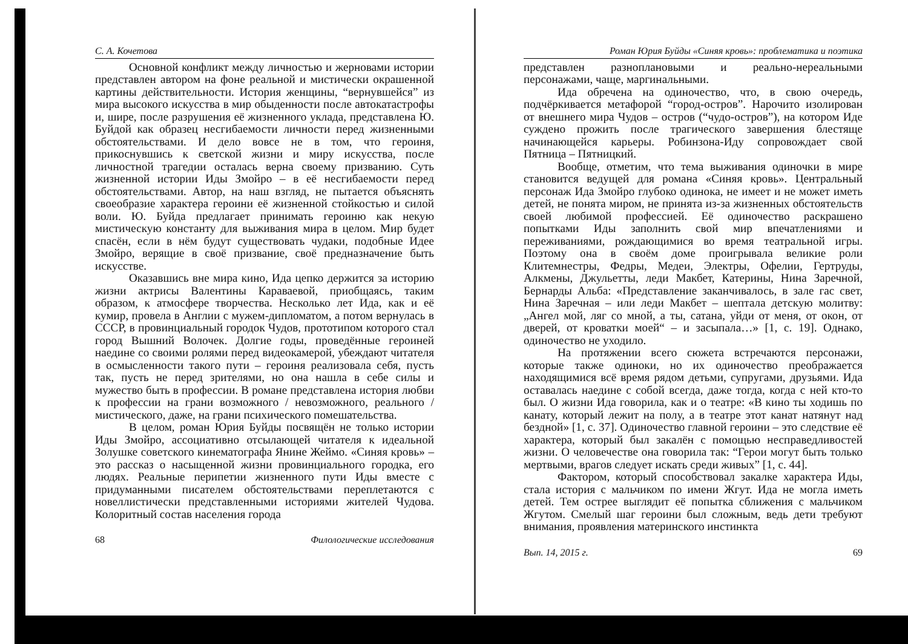С. А. Кочетова
Основной конфликт между личностью и жерновами истории представлен автором на фоне реальной и мистически окрашенной картины действительности. История женщины, “вернувшейся” из мира высокого искусства в мир обыденности после автокатастрофы и, шире, после разрушения её жизненного уклада, представлена Ю. Буйдой как образец несгибаемости личности перед жизненными обстоятельствами. И дело вовсе не в том, что героиня, прикоснувшись к светской жизни и миру искусства, после личностной трагедии осталась верна своему призванию. Суть жизненной истории Иды Змойро – в её несгибаемости перед обстоятельствами. Автор, на наш взгляд, не пытается объяснять своеобразие характера героини её жизненной стойкостью и силой воли. Ю. Буйда предлагает принимать героиню как некую мистическую константу для выживания мира в целом. Мир будет спасён, если в нём будут существовать чудаки, подобные Идее Змойро, верящие в своё призвание, своё предназначение быть искусстве.
Оказавшись вне мира кино, Ида цепко держится за историю жизни актрисы Валентины Караваевой, приобщаясь, таким образом, к атмосфере творчества. Несколько лет Ида, как и её кумир, провела в Англии с мужем-дипломатом, а потом вернулась в СССР, в провинциальный городок Чудов, прототипом которого стал город Вышний Волочек. Долгие годы, проведённые героиней наедине со своими ролями перед видеокамерой, убеждают читателя в осмысленности такого пути – героиня реализовала себя, пусть так, пусть не перед зрителями, но она нашла в себе силы и мужество быть в профессии. В романе представлена история любви к профессии на грани возможного / невозможного, реального / мистического, даже, на грани психического помешательства.
В целом, роман Юрия Буйды посвящён не только истории Иды Змойро, ассоциативно отсылающей читателя к идеальной Золушке советского кинематографа Янине Жеймо. «Синяя кровь» – это рассказ о насыщенной жизни провинциального городка, его людях. Реальные перипетии жизненного пути Иды вместе с придуманными писателем обстоятельствами переплетаются с новеллистически представленными историями жителей Чудова. Колоритный состав населения города
68 Филологические исследования
Роман Юрия Буйды «Синяя кровь»: проблематика и поэтика
представлен разноплановыми и реально-нереальными персонажами, чаще, маргинальными.
Ида обречена на одиночество, что, в свою очередь, подчёркивается метафорой “город-остров”. Нарочито изолирован от внешнего мира Чудов – остров (“чудо-остров”), на котором Иде суждено прожить после трагического завершения блестяще начинающейся карьеры. Робинзона-Иду сопровождает свой Пятница – Пятницкий.
Вообще, отметим, что тема выживания одиночки в мире становится ведущей для романа «Синяя кровь». Центральный персонаж Ида Змойро глубоко одинока, не имеет и не может иметь детей, не понята миром, не принята из-за жизненных обстоятельств своей любимой профессией. Её одиночество раскрашено попытками Иды заполнить свой мир впечатлениями и переживаниями, рождающимися во время театральной игры. Поэтому она в своём доме проигрывала великие роли Клитемнестры, Федры, Медеи, Электры, Офелии, Гертруды, Алкмены, Джульетты, леди Макбет, Катерины, Нина Заречной, Бернарды Альба: «Представление заканчивалось, в зале гас свет, Нина Заречная – или леди Макбет – шептала детскую молитву: „Ангел мой, ляг со мной, а ты, сатана, уйди от меня, от окон, от дверей, от кроватки моей“ – и засыпала…» [1, с. 19]. Однако, одиночество не уходило.
На протяжении всего сюжета встречаются персонажи, которые также одиноки, но их одиночество преображается находящимися всё время рядом детьми, супругами, друзьями. Ида оставалась наедине с собой всегда, даже тогда, когда с ней кто-то был. О жизни Ида говорила, как и о театре: «В кино ты ходишь по канату, который лежит на полу, а в театре этот канат натянут над бездной» [1, с. 37]. Одиночество главной героини – это следствие её характера, который был закалён с помощью несправедливостей жизни. О человечестве она говорила так: “Герои могут быть только мертвыми, врагов следует искать среди живых” [1, с. 44].
Фактором, который способствовал закалке характера Иды, стала история с мальчиком по имени Жгут. Ида не могла иметь детей. Тем острее выглядит её попытка сближения с мальчиком Жгутом. Смелый шаг героини был сложным, ведь дети требуют внимания, проявления материнского инстинкта
Вып. 14, 2015 г. 69